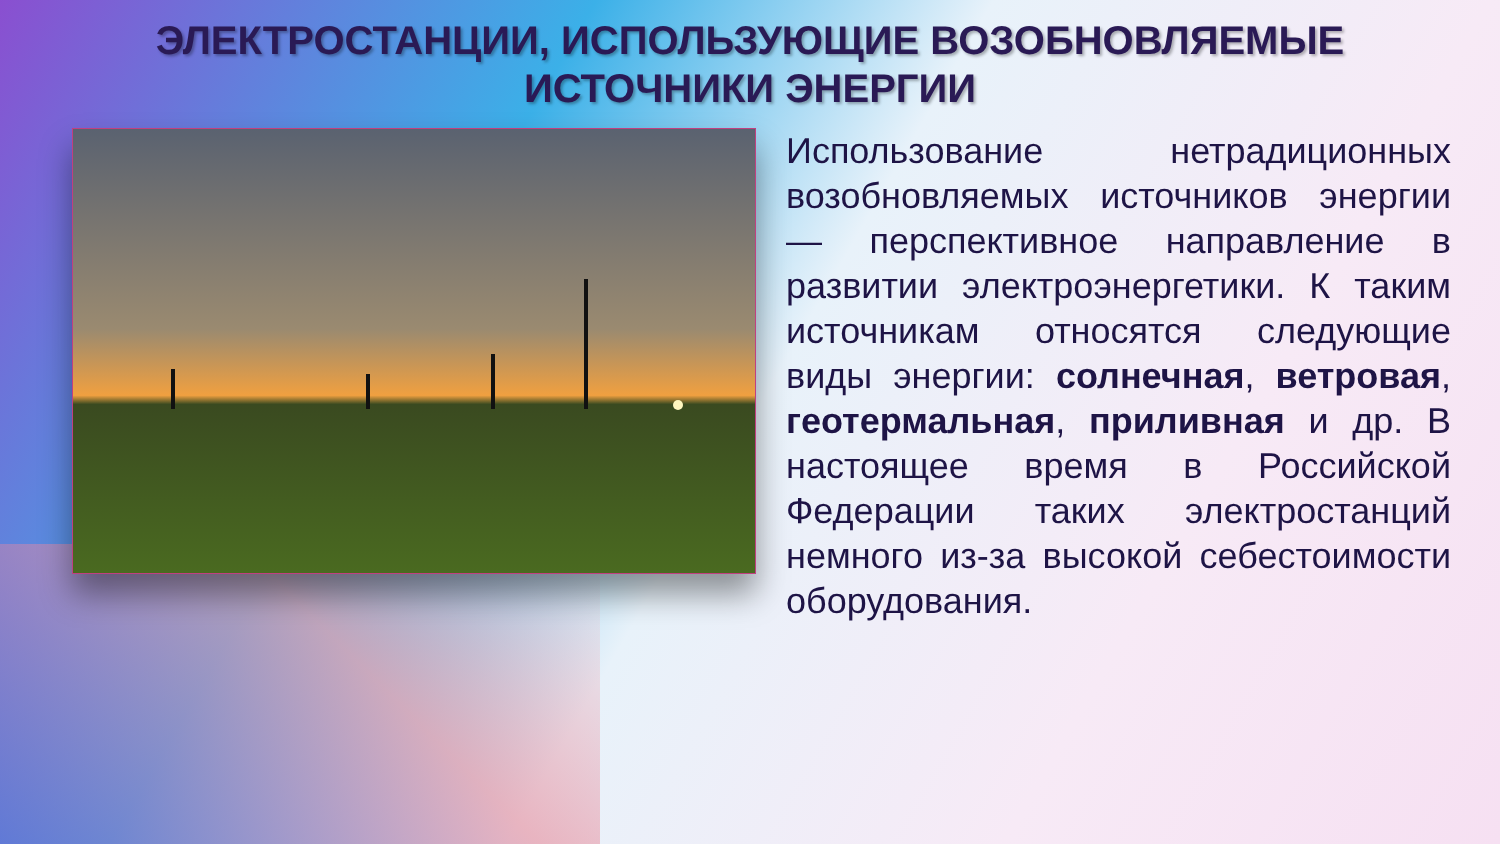ЭЛЕКТРОСТАНЦИИ, ИСПОЛЬЗУЮЩИЕ ВОЗОБНОВЛЯЕМЫЕ
ИСТОЧНИКИ ЭНЕРГИИ
Использование нетрадиционных возобновляемых источников энергии — перспективное направление в развитии электроэнергетики. К таким источникам относятся следующие виды энергии: солнечная, ветровая, геотермальная, приливная и др. В настоящее время в Российской Федерации таких электростанций немного из-за высокой себестоимости оборудования.